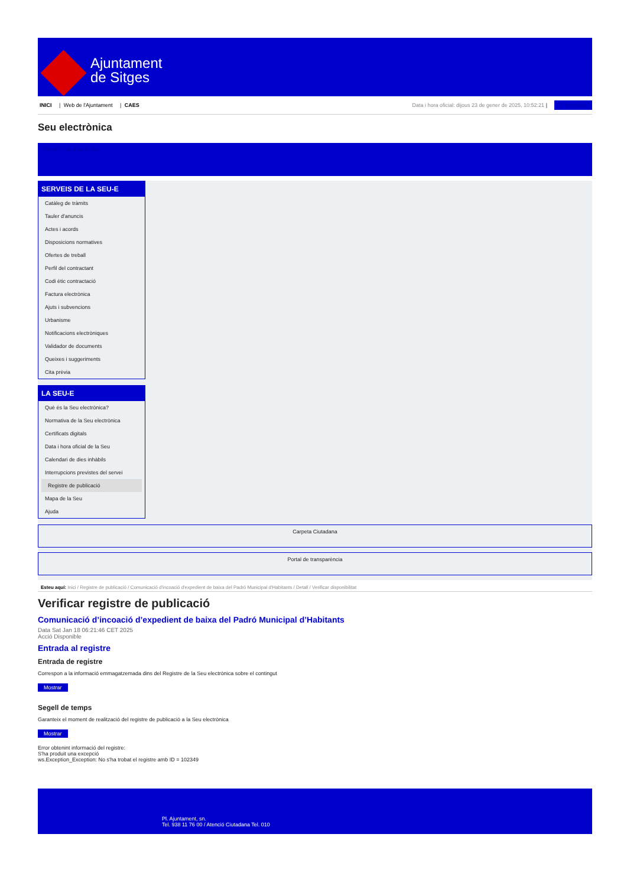Ajuntament
de Sitges
INICI | Web de l'Ajuntament | CAES
Data i hora oficial: dijous 23 de gener de 2025, 10:52:21 | Sincronitzar
Seu electrònica
Obtenir còpia autèntica
SERVEIS DE LA SEU-E
Catàleg de tràmits
Tauler d'anuncis
Actes i acords
Disposicions normatives
Ofertes de treball
Perfil del contractant
Codi ètic contractació
Factura electrònica
Ajuts i subvencions
Urbanisme
Notificacions electròniques
Validador de documents
Queixes i suggeriments
Cita prèvia
LA SEU-E
Què és la Seu electrònica?
Normativa de la Seu electrònica
Certificats digitals
Data i hora oficial de la Seu
Calendari de dies inhàbils
Interrupcions previstes del servei
Registre de publicació
Mapa de la Seu
Ajuda
Carpeta Ciutadana
Portal de transparència
Esteu aquí: Inici / Registre de publicació / Comunicació d'incoació d'expedient de baixa del Padró Municipal d'Habitants / Detall / Verificar disponibilitat
Verificar registre de publicació
Comunicació d’incoació d’expedient de baixa del Padró Municipal d’Habitants
Data Sat Jan 18 06:21:46 CET 2025
Acció Disponible
Entrada al registre
Entrada de registre
Correspon a la informació emmagatzemada dins del Registre de la Seu electrònica sobre el contingut
Mostrar
Segell de temps
Garanteix el moment de realització del registre de publicació a la Seu electrònica
Mostrar
Error obtenint informació del registre:
S'ha produit una excepció
ws.Exception_Exception: No s'ha trobat el registre amb ID = 102349
Pl. Ajuntament, sn.
Tel. 938 11 76 00 / Atenció Ciutadana Tel. 010